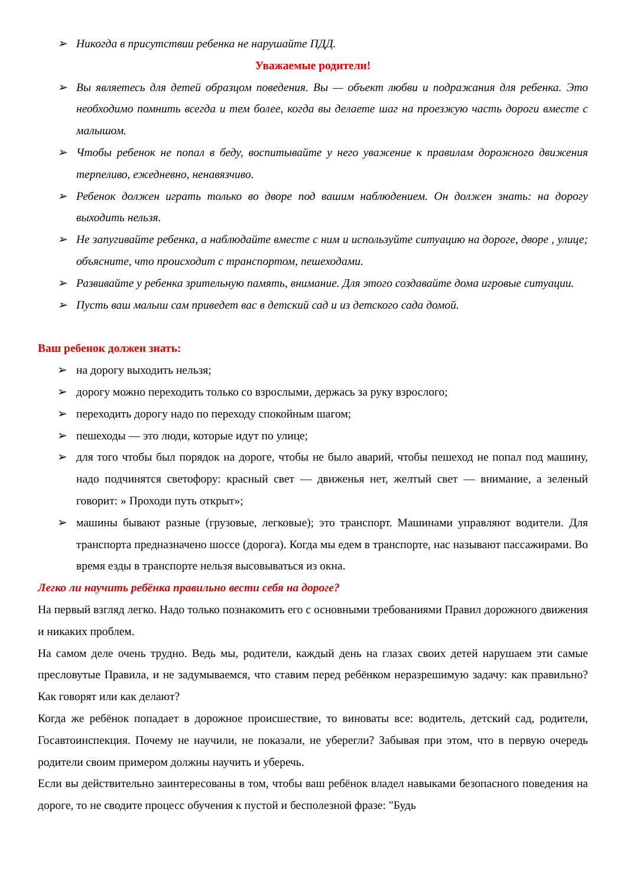➢ Никогда в присутствии ребенка не нарушайте ПДД.
Уважаемые родители!
➢ Вы являетесь для детей образцом поведения. Вы — объект любви и подражания для ребенка. Это необходимо помнить всегда и тем более, когда вы делаете шаг на проезжую часть дороги вместе с малышом.
➢ Чтобы ребенок не попал в беду, воспитывайте у него уважение к правилам дорожного движения терпеливо, ежедневно, ненавязчиво.
➢ Ребенок должен играть только во дворе под вашим наблюдением. Он должен знать: на дорогу выходить нельзя.
➢ Не запугивайте ребенка, а наблюдайте вместе с ним и используйте ситуацию на дороге, дворе , улице; объясните, что происходит с транспортом, пешеходами.
➢ Развивайте у ребенка зрительную память, внимание. Для этого создавайте дома игровые ситуации.
➢ Пусть ваш малыш сам приведет вас в детский сад и из детского сада домой.
Ваш ребенок должен знать:
➢ на дорогу выходить нельзя;
➢ дорогу можно переходить только со взрослыми, держась за руку взрослого;
➢ переходить дорогу надо по переходу спокойным шагом;
➢ пешеходы — это люди, которые идут по улице;
➢ для того чтобы был порядок на дороге, чтобы не было аварий, чтобы пешеход не попал под машину, надо подчинятся светофору: красный свет — движенья нет, желтый свет — внимание, а зеленый говорит: » Проходи путь открыт»;
➢ машины бывают разные (грузовые, легковые); это транспорт. Машинами управляют водители. Для транспорта предназначено шоссе (дорога). Когда мы едем в транспорте, нас называют пассажирами. Во время езды в транспорте нельзя высовываться из окна.
Легко ли научить ребёнка правильно вести себя на дороге?
На первый взгляд легко. Надо только познакомить его с основными требованиями Правил дорожного движения и никаких проблем.
На самом деле очень трудно. Ведь мы, родители, каждый день на глазах своих детей нарушаем эти самые пресловутые Правила, и не задумываемся, что ставим перед ребёнком неразрешимую задачу: как правильно? Как говорят или как делают?
Когда же ребёнок попадает в дорожное происшествие, то виноваты все: водитель, детский сад, родители, Госавтоинспекция. Почему не научили, не показали, не уберегли? Забывая при этом, что в первую очередь родители своим примером должны научить и уберечь.
Если вы действительно заинтересованы в том, чтобы ваш ребёнок владел навыками безопасного поведения на дороге, то не сводите процесс обучения к пустой и бесполезной фразе: "Будь